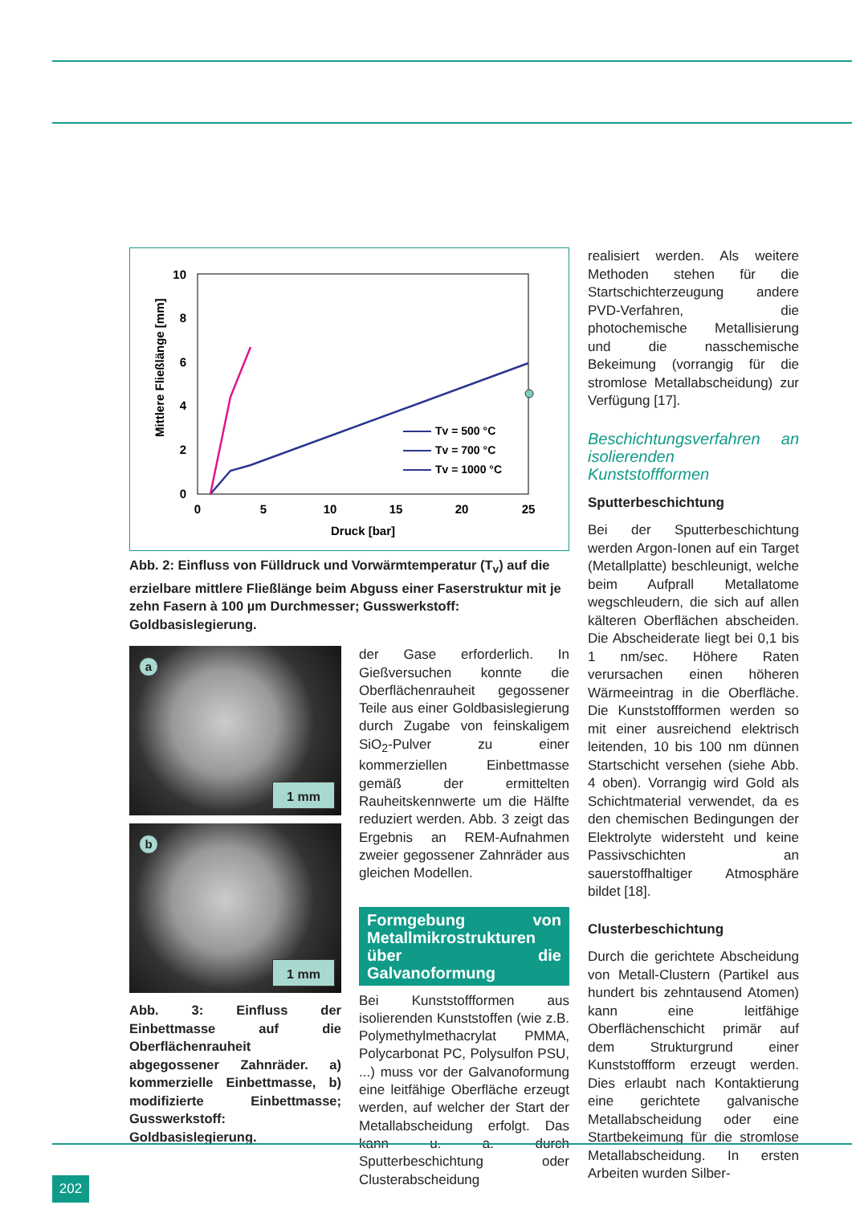0
2
4
6
8
10
0
5
10
15
20
25
Druck [bar]
Mittlere Fließlänge [mm]
Tv = 500 °C
Tv = 700 °C
Tv = 1000 °C
Abb. 2: Einfluss von Fülldruck und Vorwärmtemperatur (T<sub>v</sub>) auf die erzielbare mittlere Fließlänge beim Abguss einer Faserstruktur mit je zehn Fasern à 100 µm Durchmesser; Gusswerkstoff: Goldbasislegierung.
a
1 mm
b
1 mm
Abb. 3: Einfluss der Einbettmasse auf die Oberflächenrauheit abgegossener Zahnräder. a) kommerzielle Einbettmasse, b) modifizierte Einbettmasse; Gusswerkstoff: Goldbasislegierung.
der Gase erforderlich. In Gießversuchen konnte die Oberflächenrauheit gegossener Teile aus einer Goldbasislegierung durch Zugabe von feinskaligem SiO<sub>2</sub>-Pulver zu einer kommerziellen Einbettmasse gemäß der ermittelten Rauheitskennwerte um die Hälfte reduziert werden. Abb. 3 zeigt das Ergebnis an REM-Aufnahmen zweier gegossener Zahnräder aus gleichen Modellen.
Formgebung von Metallmikrostrukturen über die Galvanoformung
Bei Kunststoffformen aus isolierenden Kunststoffen (wie z.B. Polymethylmethacrylat PMMA, Polycarbonat PC, Polysulfon PSU, ...) muss vor der Galvanoformung eine leitfähige Oberfläche erzeugt werden, auf welcher der Start der Metallabscheidung erfolgt. Das kann u. a. durch Sputterbeschichtung oder Clusterabscheidung
realisiert werden. Als weitere Methoden stehen für die Startschichterzeugung andere PVD-Verfahren, die photochemische Metallisierung und die nasschemische Bekeimung (vorrangig für die stromlose Metallabscheidung) zur Verfügung [17].
Beschichtungsverfahren an isolierenden Kunststoffformen
Sputterbeschichtung
Bei der Sputterbeschichtung werden Argon-Ionen auf ein Target (Metallplatte) beschleunigt, welche beim Aufprall Metallatome wegschleudern, die sich auf allen kälteren Oberflächen abscheiden. Die Abscheiderate liegt bei 0,1 bis 1 nm/sec. Höhere Raten verursachen einen höheren Wärmeeintrag in die Oberfläche. Die Kunststoffformen werden so mit einer ausreichend elektrisch leitenden, 10 bis 100 nm dünnen Startschicht versehen (siehe Abb. 4 oben). Vorrangig wird Gold als Schichtmaterial verwendet, da es den chemischen Bedingungen der Elektrolyte widersteht und keine Passivschichten an sauerstoffhaltiger Atmosphäre bildet [18].
Clusterbeschichtung
Durch die gerichtete Abscheidung von Metall-Clustern (Partikel aus hundert bis zehntausend Atomen) kann eine leitfähige Oberflächenschicht primär auf dem Strukturgrund einer Kunststoffform erzeugt werden. Dies erlaubt nach Kontaktierung eine gerichtete galvanische Metallabscheidung oder eine Startbekeimung für die stromlose Metallabscheidung. In ersten Arbeiten wurden Silber-
202